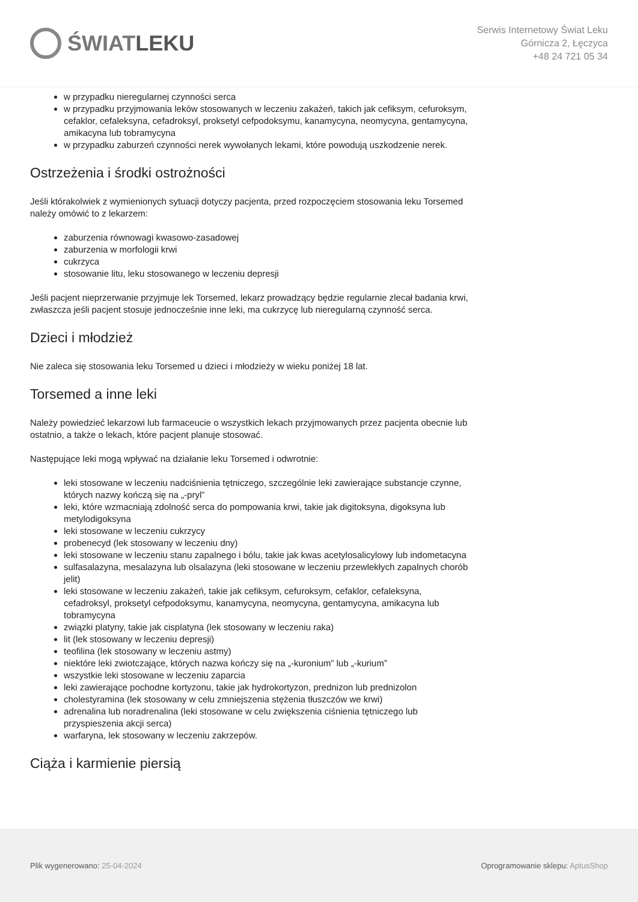ŚWIAT LEKU
Serwis Internetowy Świat Leku
Górnicza 2, Łęczyca
+48 24 721 05 34
w przypadku nieregularnej czynności serca
w przypadku przyjmowania leków stosowanych w leczeniu zakażeń, takich jak cefiksym, cefuroksym, cefaklor, cefaleksyna, cefadroksyl, proksetyl cefpodoksymu, kanamycyna, neomycyna, gentamycyna, amikacyna lub tobramycyna
w przypadku zaburzeń czynności nerek wywołanych lekami, które powodują uszkodzenie nerek.
Ostrzeżenia i środki ostrożności
Jeśli którakolwiek z wymienionych sytuacji dotyczy pacjenta, przed rozpoczęciem stosowania leku Torsemed należy omówić to z lekarzem:
zaburzenia równowagi kwasowo-zasadowej
zaburzenia w morfologii krwi
cukrzyca
stosowanie litu, leku stosowanego w leczeniu depresji
Jeśli pacjent nieprzerwanie przyjmuje lek Torsemed, lekarz prowadzący będzie regularnie zlecał badania krwi, zwłaszcza jeśli pacjent stosuje jednocześnie inne leki, ma cukrzycę lub nieregularną czynność serca.
Dzieci i młodzież
Nie zaleca się stosowania leku Torsemed u dzieci i młodzieży w wieku poniżej 18 lat.
Torsemed a inne leki
Należy powiedzieć lekarzowi lub farmaceucie o wszystkich lekach przyjmowanych przez pacjenta obecnie lub ostatnio, a także o lekach, które pacjent planuje stosować.
Następujące leki mogą wpływać na działanie leku Torsemed i odwrotnie:
leki stosowane w leczeniu nadciśnienia tętniczego, szczególnie leki zawierające substancje czynne, których nazwy kończą się na „-pryl”
leki, które wzmacniają zdolność serca do pompowania krwi, takie jak digitoksyna, digoksyna lub metylodigoksyna
leki stosowane w leczeniu cukrzycy
probenecyd (lek stosowany w leczeniu dny)
leki stosowane w leczeniu stanu zapalnego i bólu, takie jak kwas acetylosalicylowy lub indometacyna
sulfasalazyna, mesalazyna lub olsalazyna (leki stosowane w leczeniu przewlekłych zapalnych chorób jelit)
leki stosowane w leczeniu zakażeń, takie jak cefiksym, cefuroksym, cefaklor, cefaleksyna, cefadroksyl, proksetyl cefpodoksymu, kanamycyna, neomycyna, gentamycyna, amikacyna lub tobramycyna
związki platyny, takie jak cisplatyna (lek stosowany w leczeniu raka)
lit (lek stosowany w leczeniu depresji)
teofilina (lek stosowany w leczeniu astmy)
niektóre leki zwiotczające, których nazwa kończy się na „-kuronium” lub „-kurium”
wszystkie leki stosowane w leczeniu zaparcia
leki zawierające pochodne kortyzonu, takie jak hydrokortyzon, prednizon lub prednizolon
cholestyramina (lek stosowany w celu zmniejszenia stężenia tłuszczów we krwi)
adrenalina lub noradrenalina (leki stosowane w celu zwiększenia ciśnienia tętniczego lub przyspieszenia akcji serca)
warfaryna, lek stosowany w leczeniu zakrzepów.
Ciąża i karmienie piersią
Plik wygenerowano: 25-04-2024
Oprogramowanie sklepu: AptusShop